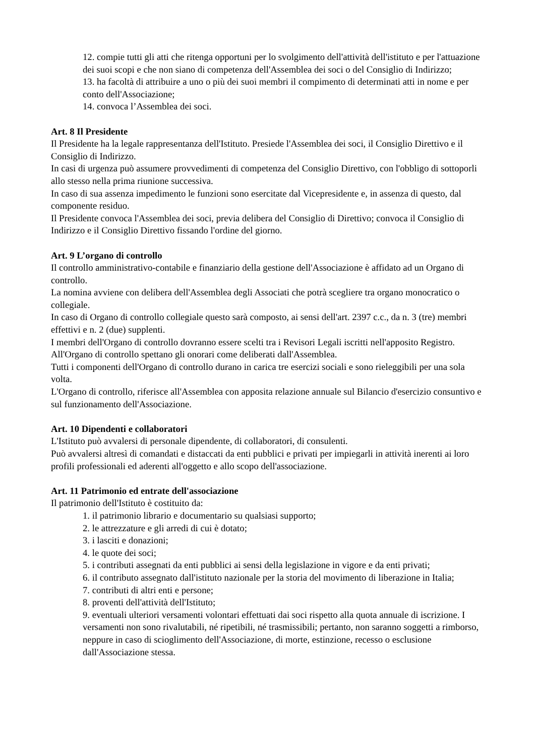12. compie tutti gli atti che ritenga opportuni per lo svolgimento dell'attività dell'istituto e per l'attuazione dei suoi scopi e che non siano di competenza dell'Assemblea dei soci o del Consiglio di Indirizzo;
13. ha facoltà di attribuire a uno o più dei suoi membri il compimento di determinati atti in nome e per conto dell'Associazione;
14. convoca l’Assemblea dei soci.
Art. 8 Il Presidente
Il Presidente ha la legale rappresentanza dell'Istituto. Presiede l'Assemblea dei soci, il Consiglio Direttivo e il Consiglio di Indirizzo.
In casi di urgenza può assumere provvedimenti di competenza del Consiglio Direttivo, con l'obbligo di sottoporli allo stesso nella prima riunione successiva.
In caso di sua assenza impedimento le funzioni sono esercitate dal Vicepresidente e, in assenza di questo, dal componente residuo.
Il Presidente convoca l'Assemblea dei soci, previa delibera del Consiglio di Direttivo; convoca il Consiglio di Indirizzo e il Consiglio Direttivo fissando l'ordine del giorno.
Art. 9 L’organo di controllo
Il controllo amministrativo-contabile e finanziario della gestione dell'Associazione è affidato ad un Organo di controllo.
La nomina avviene con delibera dell'Assemblea degli Associati che potrà scegliere tra organo monocratico o collegiale.
In caso di Organo di controllo collegiale questo sarà composto, ai sensi dell'art. 2397 c.c., da n. 3 (tre) membri effettivi e n. 2 (due) supplenti.
I membri dell'Organo di controllo dovranno essere scelti tra i Revisori Legali iscritti nell'apposito Registro.
All'Organo di controllo spettano gli onorari come deliberati dall'Assemblea.
Tutti i componenti dell'Organo di controllo durano in carica tre esercizi sociali e sono rieleggibili per una sola volta.
L'Organo di controllo, riferisce all'Assemblea con apposita relazione annuale sul Bilancio d'esercizio consuntivo e sul funzionamento dell'Associazione.
Art. 10 Dipendenti e collaboratori
L'Istituto può avvalersi di personale dipendente, di collaboratori, di consulenti.
Può avvalersi altresì di comandati e distaccati da enti pubblici e privati per impiegarli in attività inerenti ai loro profili professionali ed aderenti all'oggetto e allo scopo dell'associazione.
Art. 11 Patrimonio ed entrate dell'associazione
Il patrimonio dell'Istituto è costituito da:
1. il patrimonio librario e documentario su qualsiasi supporto;
2. le attrezzature e gli arredi di cui è dotato;
3. i lasciti e donazioni;
4. le quote dei soci;
5. i contributi assegnati da enti pubblici ai sensi della legislazione in vigore e da enti privati;
6. il contributo assegnato dall'istituto nazionale per la storia del movimento di liberazione in Italia;
7. contributi di altri enti e persone;
8. proventi dell'attività dell'Istituto;
9. eventuali ulteriori versamenti volontari effettuati dai soci rispetto alla quota annuale di iscrizione. I versamenti non sono rivalutabili, né ripetibili, né trasmissibili; pertanto, non saranno soggetti a rimborso, neppure in caso di scioglimento dell'Associazione, di morte, estinzione, recesso o esclusione dall'Associazione stessa.